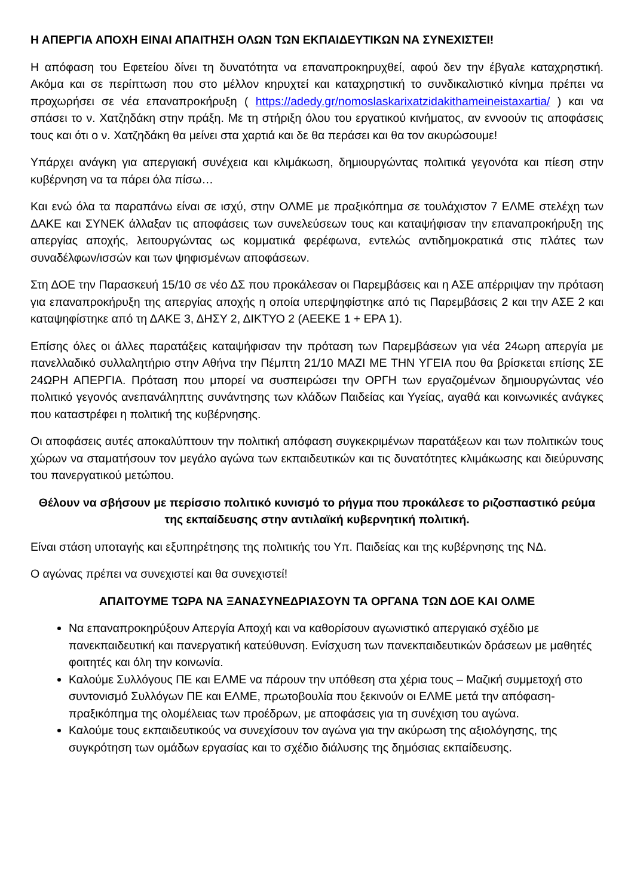Η ΑΠΕΡΓΙΑ ΑΠΟΧΗ ΕΙΝΑΙ ΑΠΑΙΤΗΣΗ ΟΛΩΝ ΤΩΝ ΕΚΠΑΙΔΕΥΤΙΚΩΝ ΝΑ ΣΥΝΕΧΙΣΤΕΙ!
Η απόφαση του Εφετείου δίνει τη δυνατότητα να επαναπροκηρυχθεί, αφού δεν την έβγαλε καταχρηστική. Ακόμα και σε περίπτωση που στο μέλλον κηρυχτεί και καταχρηστική το συνδικαλιστικό κίνημα πρέπει να προχωρήσει σε νέα επαναπροκήρυξη ( https://adedy.gr/nomoslaskarixatzidakithameineistaxartia/ ) και να σπάσει το ν. Χατζηδάκη στην πράξη. Με τη στήριξη όλου του εργατικού κινήματος, αν εννοούν τις αποφάσεις τους και ότι ο ν. Χατζηδάκη θα μείνει στα χαρτιά και δε θα περάσει και θα τον ακυρώσουμε!
Υπάρχει ανάγκη για απεργιακή συνέχεια και κλιμάκωση, δημιουργώντας πολιτικά γεγονότα και πίεση στην κυβέρνηση να τα πάρει όλα πίσω…
Και ενώ όλα τα παραπάνω είναι σε ισχύ, στην ΟΛΜΕ με πραξικόπημα σε τουλάχιστον 7 ΕΛΜΕ στελέχη των ΔΑΚΕ και ΣΥΝΕΚ άλλαξαν τις αποφάσεις των συνελεύσεων τους και καταψήφισαν την επαναπροκήρυξη της απεργίας αποχής, λειτουργώντας ως κομματικά φερέφωνα, εντελώς αντιδημοκρατικά στις πλάτες των συναδέλφων/ισσών και των ψηφισμένων αποφάσεων.
Στη ΔΟΕ την Παρασκευή 15/10 σε νέο ΔΣ που προκάλεσαν οι Παρεμβάσεις και η ΑΣΕ απέρριψαν την πρόταση για επαναπροκήρυξη της απεργίας αποχής η οποία υπερψηφίστηκε από τις Παρεμβάσεις 2 και την ΑΣΕ 2 και καταψηφίστηκε από τη ΔΑΚΕ 3, ΔΗΣΥ 2, ΔΙΚΤΥΟ 2 (ΑΕΕΚΕ 1 + ΕΡΑ 1).
Επίσης όλες οι άλλες παρατάξεις καταψήφισαν την πρόταση των Παρεμβάσεων για νέα 24ωρη απεργία με πανελλαδικό συλλαλητήριο στην Αθήνα την Πέμπτη 21/10 ΜΑΖΙ ΜΕ ΤΗΝ ΥΓΕΙΑ που θα βρίσκεται επίσης ΣΕ 24ΩΡΗ ΑΠΕΡΓΙΑ. Πρόταση που μπορεί να συσπειρώσει την ΟΡΓΗ των εργαζομένων δημιουργώντας νέο πολιτικό γεγονός ανεπανάληπτης συνάντησης των κλάδων Παιδείας και Υγείας, αγαθά και κοινωνικές ανάγκες που καταστρέφει η πολιτική της κυβέρνησης.
Οι αποφάσεις αυτές αποκαλύπτουν την πολιτική απόφαση συγκεκριμένων παρατάξεων και των πολιτικών τους χώρων να σταματήσουν τον μεγάλο αγώνα των εκπαιδευτικών και τις δυνατότητες κλιμάκωσης και διεύρυνσης του πανεργατικού μετώπου.
Θέλουν να σβήσουν με περίσσιο πολιτικό κυνισμό το ρήγμα που προκάλεσε το ριζοσπαστικό ρεύμα της εκπαίδευσης στην αντιλαϊκή κυβερνητική πολιτική.
Είναι στάση υποταγής και εξυπηρέτησης της πολιτικής του Υπ. Παιδείας και της κυβέρνησης της ΝΔ.
Ο αγώνας πρέπει να συνεχιστεί και θα συνεχιστεί!
ΑΠΑΙΤΟΥΜΕ ΤΩΡΑ ΝΑ ΞΑΝΑΣΥΝΕΔΡΙΑΣΟΥΝ ΤΑ ΟΡΓΑΝΑ ΤΩΝ ΔΟΕ ΚΑΙ ΟΛΜΕ
Να επαναπροκηρύξουν Απεργία Αποχή και να καθορίσουν αγωνιστικό απεργιακό σχέδιο με πανεκπαιδευτική και πανεργατική κατεύθυνση. Ενίσχυση των πανεκπαιδευτικών δράσεων με μαθητές φοιτητές και όλη την κοινωνία.
Καλούμε Συλλόγους ΠΕ και ΕΛΜΕ να πάρουν την υπόθεση στα χέρια τους – Μαζική συμμετοχή στο συντονισμό Συλλόγων ΠΕ και ΕΛΜΕ, πρωτοβουλία που ξεκινούν οι ΕΛΜΕ μετά την απόφαση-πραξικόπημα της ολομέλειας των προέδρων, με αποφάσεις για τη συνέχιση του αγώνα.
Καλούμε τους εκπαιδευτικούς να συνεχίσουν τον αγώνα για την ακύρωση της αξιολόγησης, της συγκρότηση των ομάδων εργασίας και το σχέδιο διάλυσης της δημόσιας εκπαίδευσης.